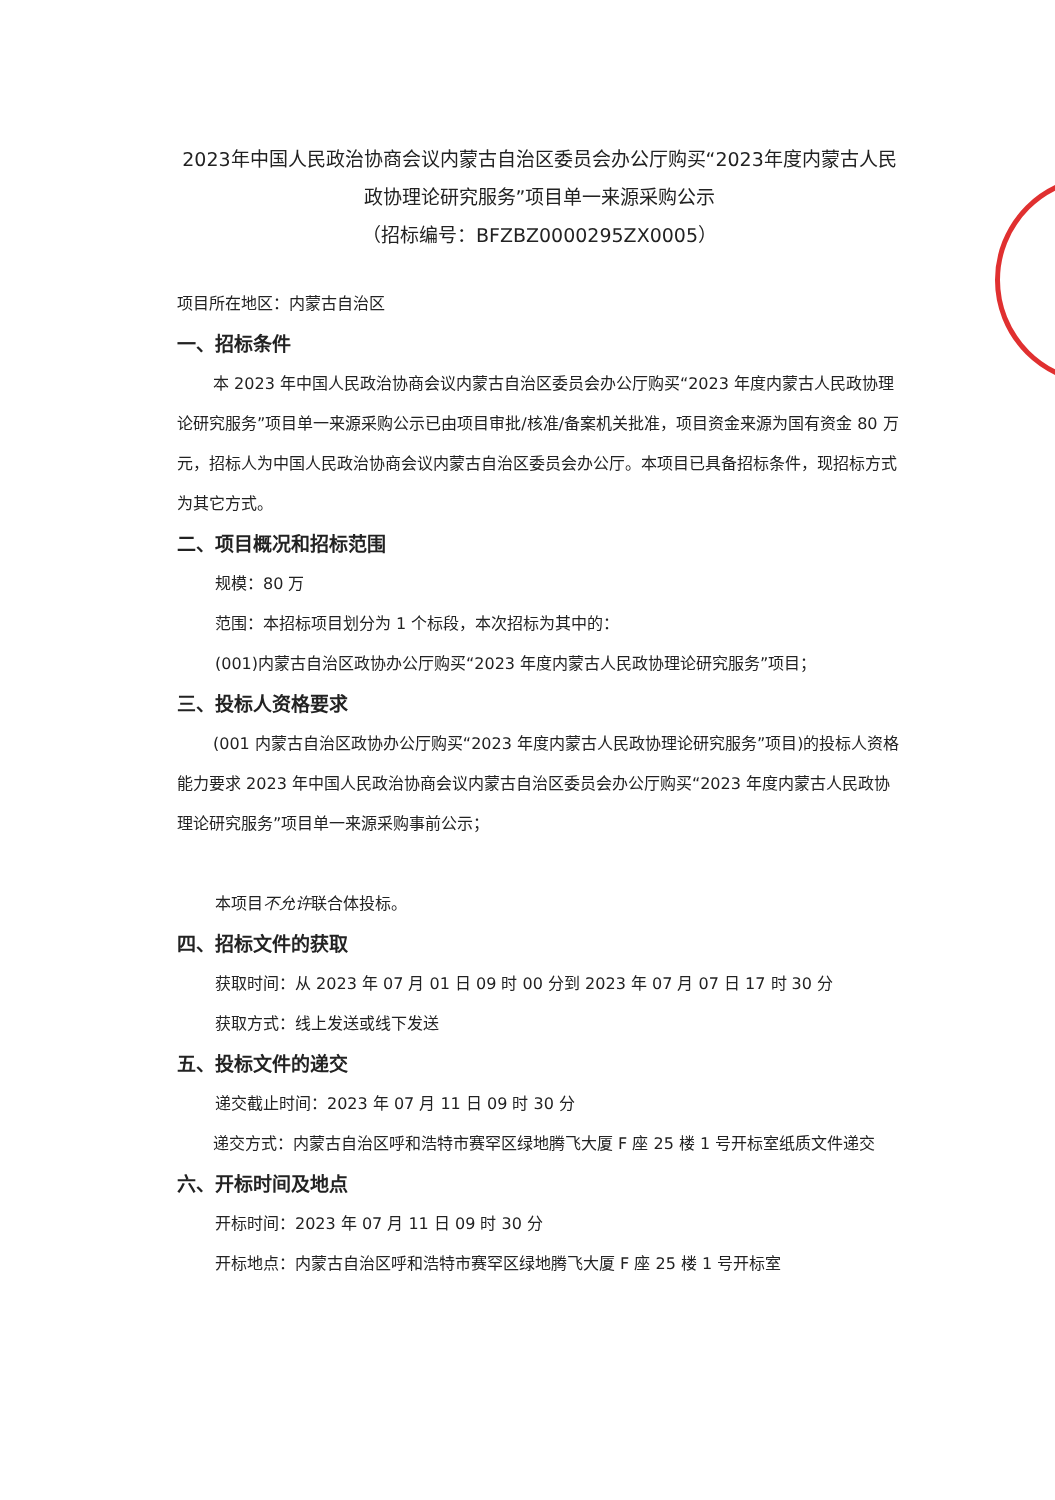2023年中国人民政治协商会议内蒙古自治区委员会办公厅购买“2023年度内蒙古人民政协理论研究服务”项目单一来源采购公示
（招标编号：BFZBZ0000295ZX0005）
项目所在地区：内蒙古自治区
一、招标条件
本 2023 年中国人民政治协商会议内蒙古自治区委员会办公厅购买“2023 年度内蒙古人民政协理论研究服务”项目单一来源采购公示已由项目审批/核准/备案机关批准，项目资金来源为国有资金 80 万元，招标人为中国人民政治协商会议内蒙古自治区委员会办公厅。本项目已具备招标条件，现招标方式为其它方式。
二、项目概况和招标范围
规模：80 万
范围：本招标项目划分为 1 个标段，本次招标为其中的：
(001)内蒙古自治区政协办公厅购买“2023 年度内蒙古人民政协理论研究服务”项目；
三、投标人资格要求
(001 内蒙古自治区政协办公厅购买“2023 年度内蒙古人民政协理论研究服务”项目)的投标人资格能力要求 2023 年中国人民政治协商会议内蒙古自治区委员会办公厅购买“2023 年度内蒙古人民政协理论研究服务”项目单一来源采购事前公示；
本项目不允许联合体投标。
四、招标文件的获取
获取时间：从 2023 年 07 月 01 日 09 时 00 分到 2023 年 07 月 07 日 17 时 30 分
获取方式：线上发送或线下发送
五、投标文件的递交
递交截止时间：2023 年 07 月 11 日 09 时 30 分
递交方式：内蒙古自治区呼和浩特市赛罕区绿地腾飞大厦 F 座 25 楼 1 号开标室纸质文件递交
六、开标时间及地点
开标时间：2023 年 07 月 11 日 09 时 30 分
开标地点：内蒙古自治区呼和浩特市赛罕区绿地腾飞大厦 F 座 25 楼 1 号开标室